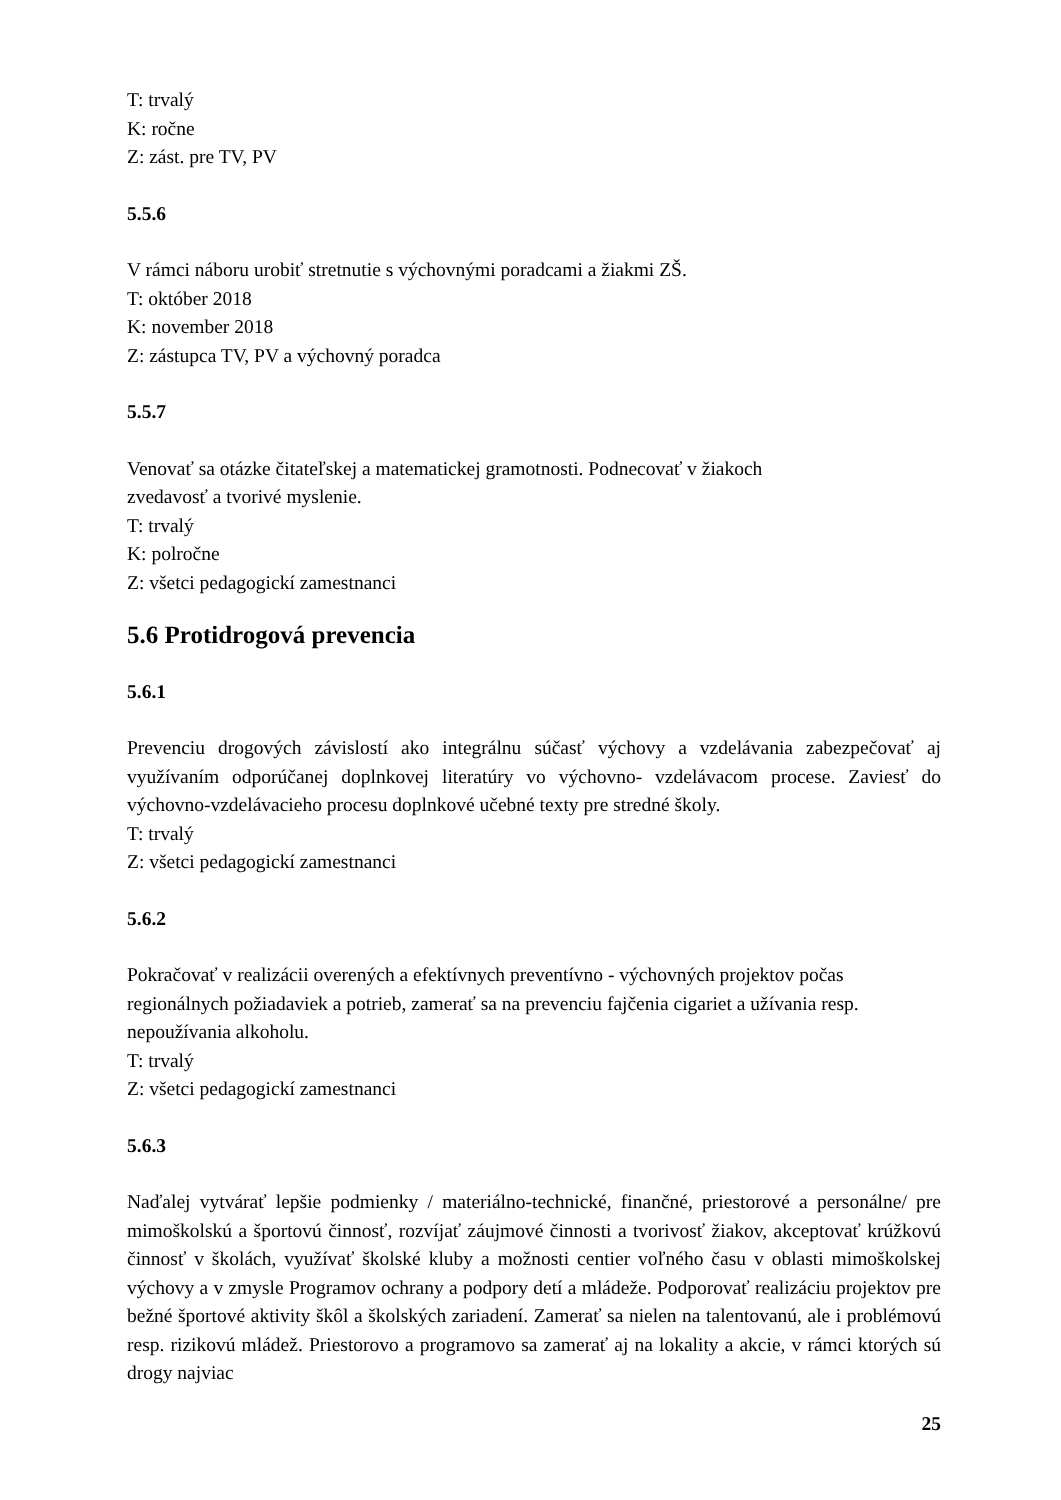T: trvalý
K: ročne
Z: zást. pre TV, PV
5.5.6
V rámci náboru urobiť stretnutie s výchovnými poradcami a žiakmi ZŠ.
T: október 2018
K: november 2018
Z: zástupca TV, PV a výchovný poradca
5.5.7
Venovať sa otázke čitateľskej a matematickej gramotnosti. Podnecovať v žiakoch
zvedavosť a tvorivé myslenie.
T: trvalý
K: polročne
Z: všetci pedagogickí zamestnanci
5.6 Protidrogová prevencia
5.6.1
Prevenciu drogových závislostí ako integrálnu súčasť výchovy a vzdelávania zabezpečovať aj využívaním odporúčanej doplnkovej literatúry vo výchovno- vzdelávacom procese. Zaviesť do výchovno-vzdelávacieho procesu doplnkové učebné texty pre stredné školy.
T: trvalý
Z: všetci pedagogickí zamestnanci
5.6.2
Pokračovať v realizácii overených a efektívnych preventívno - výchovných projektov počas regionálnych požiadaviek a potrieb, zamerať sa na prevenciu fajčenia cigariet a užívania resp. nepoužívania alkoholu.
T: trvalý
Z: všetci pedagogickí zamestnanci
5.6.3
Naďalej vytvárať lepšie podmienky / materiálno-technické, finančné, priestorové a personálne/ pre mimoškolskú a športovú činnosť, rozvíjať záujmové činnosti a tvorivosť žiakov, akceptovať krúžkovú činnosť v školách, využívať školské kluby a možnosti centier voľného času v oblasti mimoškolskej výchovy a v zmysle Programov ochrany a podpory detí a mládeže. Podporovať realizáciu projektov pre bežné športové aktivity škôl a školských zariadení. Zamerať sa nielen na talentovanú, ale i problémovú resp. rizikovú mládež. Priestorovo a programovo sa zamerať aj na lokality a akcie, v rámci ktorých sú drogy najviac
25